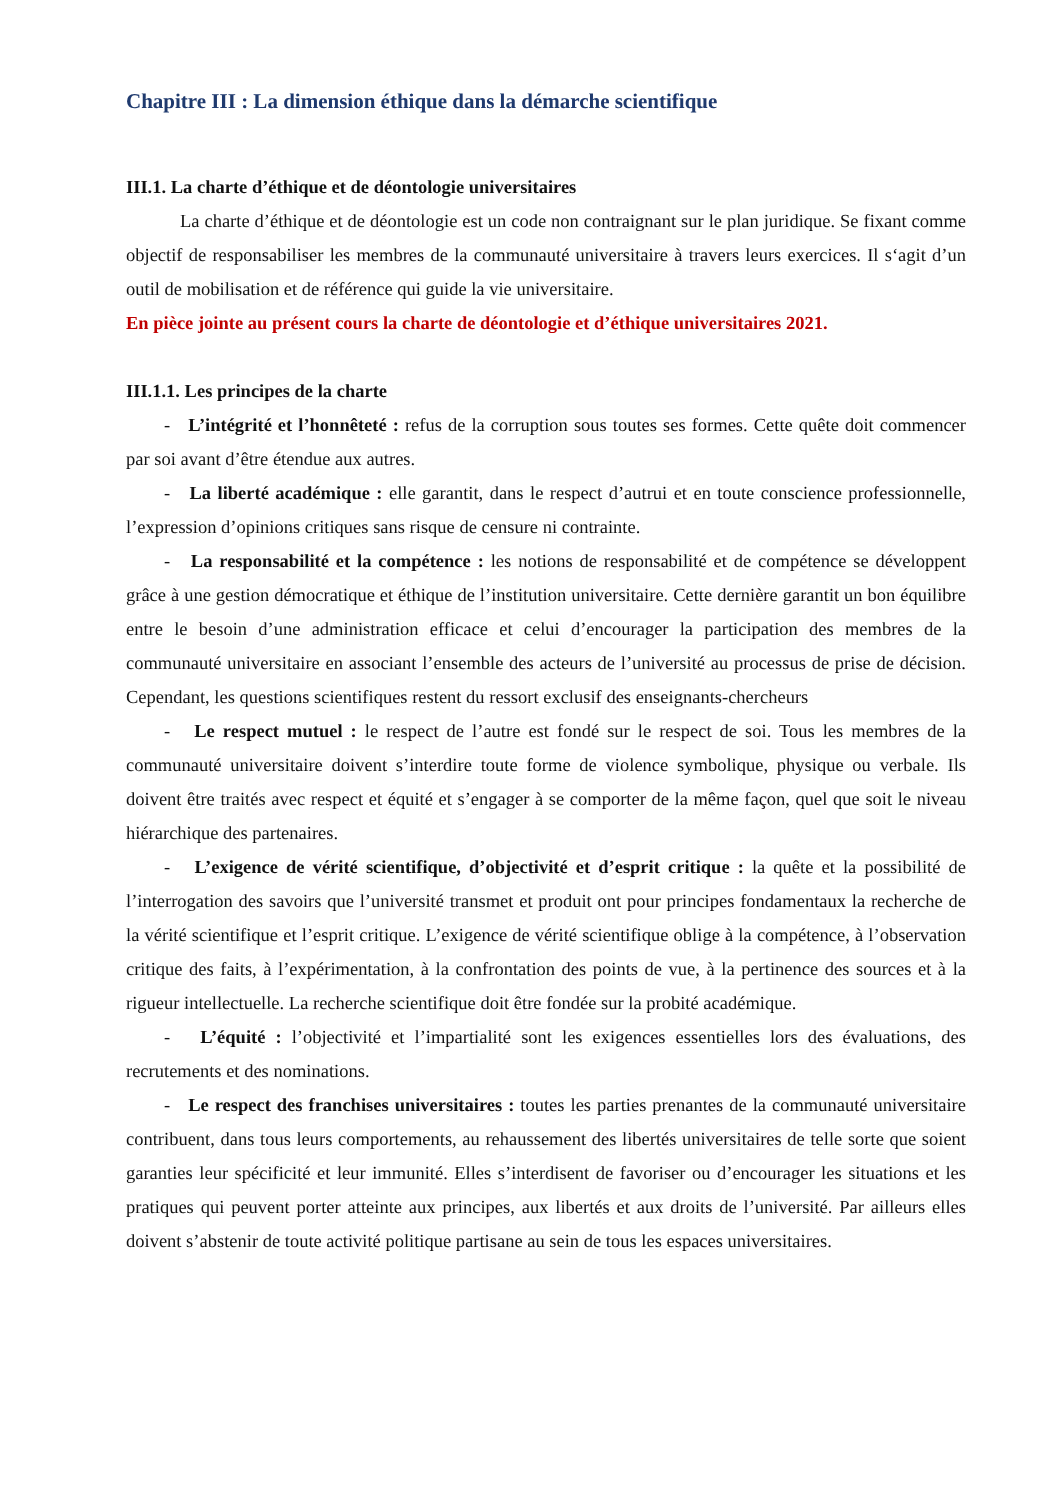Chapitre III : La dimension éthique dans la démarche scientifique
III.1. La charte d’éthique et de déontologie universitaires
La charte d’éthique et de déontologie est un code non contraignant sur le plan juridique. Se fixant comme objectif de responsabiliser les membres de la communauté universitaire à travers leurs exercices. Il s‘agit d’un outil de mobilisation et de référence qui guide la vie universitaire.
En pièce jointe au présent cours la charte de déontologie et d’éthique universitaires 2021.
III.1.1. Les principes de la charte
- L’intégrité et l’honnêteté : refus de la corruption sous toutes ses formes. Cette quête doit commencer par soi avant d’être étendue aux autres.
- La liberté académique : elle garantit, dans le respect d’autrui et en toute conscience professionnelle, l’expression d’opinions critiques sans risque de censure ni contrainte.
- La responsabilité et la compétence : les notions de responsabilité et de compétence se développent grâce à une gestion démocratique et éthique de l’institution universitaire. Cette dernière garantit un bon équilibre entre le besoin d’une administration efficace et celui d’encourager la participation des membres de la communauté universitaire en associant l’ensemble des acteurs de l’université au processus de prise de décision. Cependant, les questions scientifiques restent du ressort exclusif des enseignants-chercheurs
- Le respect mutuel : le respect de l’autre est fondé sur le respect de soi. Tous les membres de la communauté universitaire doivent s’interdire toute forme de violence symbolique, physique ou verbale. Ils doivent être traités avec respect et équité et s’engager à se comporter de la même façon, quel que soit le niveau hiérarchique des partenaires.
- L’exigence de vérité scientifique, d’objectivité et d’esprit critique : la quête et la possibilité de l’interrogation des savoirs que l’université transmet et produit ont pour principes fondamentaux la recherche de la vérité scientifique et l’esprit critique. L’exigence de vérité scientifique oblige à la compétence, à l’observation critique des faits, à l’expérimentation, à la confrontation des points de vue, à la pertinence des sources et à la rigueur intellectuelle. La recherche scientifique doit être fondée sur la probité académique.
- L’équité : l’objectivité et l’impartialité sont les exigences essentielles lors des évaluations, des recrutements et des nominations.
- Le respect des franchises universitaires : toutes les parties prenantes de la communauté universitaire contribuent, dans tous leurs comportements, au rehaussement des libertés universitaires de telle sorte que soient garanties leur spécificité et leur immunité. Elles s’interdisent de favoriser ou d’encourager les situations et les pratiques qui peuvent porter atteinte aux principes, aux libertés et aux droits de l’université. Par ailleurs elles doivent s’abstenir de toute activité politique partisane au sein de tous les espaces universitaires.